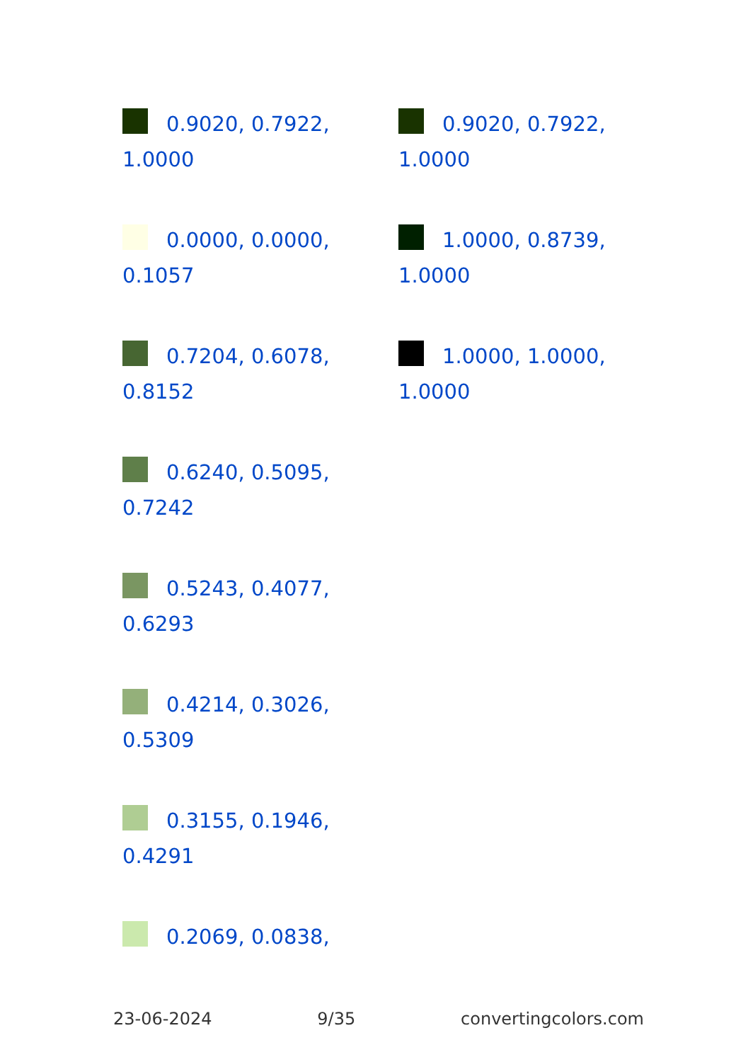0.9020, 0.7922, 1.0000
0.0000, 0.0000, 0.1057
0.7204, 0.6078, 0.8152
0.6240, 0.5095, 0.7242
0.5243, 0.4077, 0.6293
0.4214, 0.3026, 0.5309
0.3155, 0.1946, 0.4291
0.2069, 0.0838,
0.9020, 0.7922, 1.0000
1.0000, 0.8739, 1.0000
1.0000, 1.0000, 1.0000
23-06-2024 9/35 convertingcolors.com